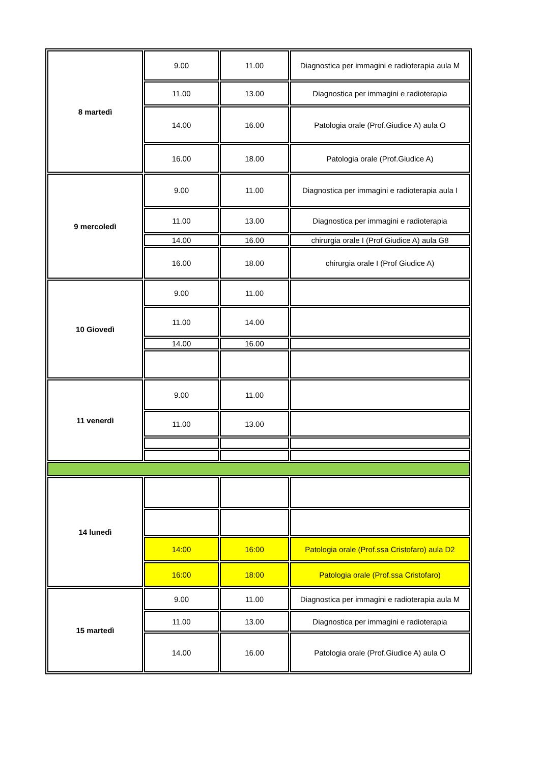| 8 martedì | 9.00 | 11.00 | Diagnostica per immagini e radioterapia aula M |
| | 11.00 | 13.00 | Diagnostica per immagini e radioterapia |
| | 14.00 | 16.00 | Patologia orale (Prof.Giudice A) aula O |
| | 16.00 | 18.00 | Patologia orale (Prof.Giudice A) |
| 9 mercoledì | 9.00 | 11.00 | Diagnostica per immagini e radioterapia aula I |
| | 11.00 | 13.00 | Diagnostica per immagini e radioterapia |
| | 14.00 | 16.00 | chirurgia orale I (Prof Giudice A) aula G8 |
| | 16.00 | 18.00 | chirurgia orale I (Prof Giudice A) |
| 10 Giovedì | 9.00 | 11.00 | |
| | 11.00 | 14.00 | |
| | 14.00 | 16.00 | |
| 11 venerdì | 9.00 | 11.00 | |
| | 11.00 | 13.00 | |
| 14 lunedì | | | |
| | 14:00 | 16:00 | Patologia orale (Prof.ssa Cristofaro) aula D2 |
| | 16:00 | 18:00 | Patologia orale (Prof.ssa Cristofaro) |
| 15 martedì | 9.00 | 11.00 | Diagnostica per immagini e radioterapia aula M |
| | 11.00 | 13.00 | Diagnostica per immagini e radioterapia |
| | 14.00 | 16.00 | Patologia orale (Prof.Giudice A) aula O |